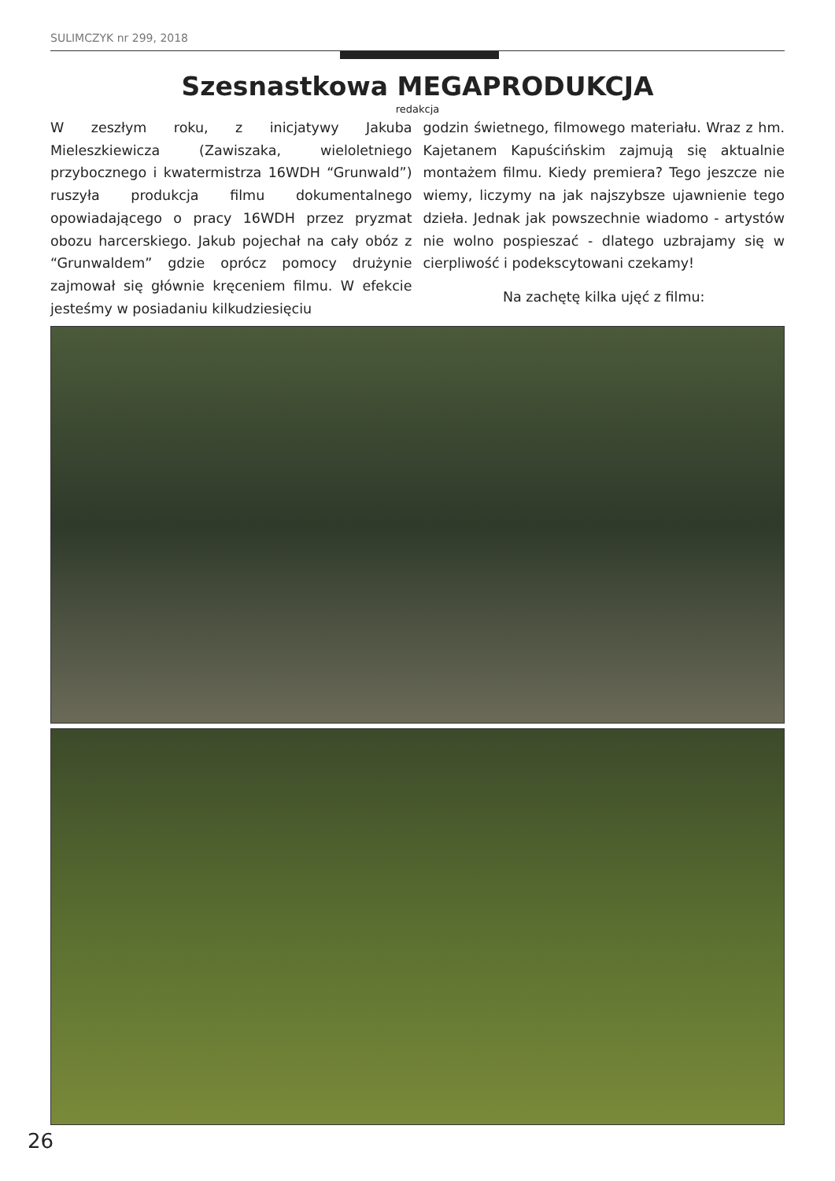SULIMCZYK nr 299, 2018
Szesnastkowa MEGAPRODUKCJA
redakcja
W zeszłym roku, z inicjatywy Jakuba Mieleszkiewicza (Zawiszaka, wieloletniego przybocznego i kwatermistrza 16WDH “Grunwald”) ruszyła produkcja filmu dokumentalnego opowiadającego o pracy 16WDH przez pryzmat obozu harcerskiego. Jakub pojechał na cały obóz z “Grunwaldem” gdzie oprócz pomocy drużynie zajmował się głównie kręceniem filmu. W efekcie jesteśmy w posiadaniu kilkudziesięciu
godzin świetnego, filmowego materiału. Wraz z hm. Kajetanem Kapuścińskim zajmują się aktualnie montażem filmu. Kiedy premiera? Tego jeszcze nie wiemy, liczymy na jak najszybsze ujawnienie tego dzieła. Jednak jak powszechnie wiadomo - artystów nie wolno pospieszać - dlatego uzbrajamy się w cierpliwość i podekscytowani czekamy!
Na zachętę kilka ujęć z filmu:
26